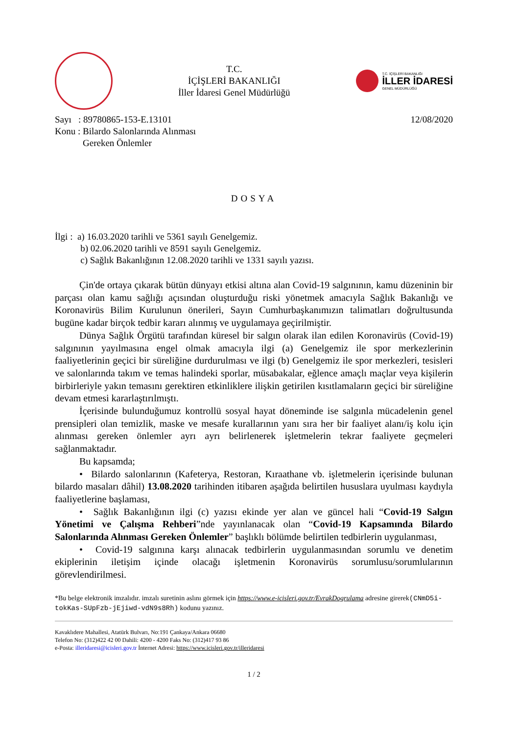T.C.
İÇİŞLERİ BAKANLIĞI
İller İdaresi Genel Müdürlüğü
T.C. İÇİŞLERİ BAKANLIĞI
İLLER İDARESİ
GENEL MÜDÜRLÜĞÜ
Sayı : 89780865-153-E.13101
Konu : Bilardo Salonlarında Alınması
Gereken Önlemler
12/08/2020
DOSYA
İlgi : a) 16.03.2020 tarihli ve 5361 sayılı Genelgemiz.
b) 02.06.2020 tarihli ve 8591 sayılı Genelgemiz.
c) Sağlık Bakanlığının 12.08.2020 tarihli ve 1331 sayılı yazısı.
Çin'de ortaya çıkarak bütün dünyayı etkisi altına alan Covid-19 salgınının, kamu düzeninin bir parçası olan kamu sağlığı açısından oluşturduğu riski yönetmek amacıyla Sağlık Bakanlığı ve Koronavirüs Bilim Kurulunun önerileri, Sayın Cumhurbaşkanımızın talimatları doğrultusunda bugüne kadar birçok tedbir kararı alınmış ve uygulamaya geçirilmiştir.
Dünya Sağlık Örgütü tarafından küresel bir salgın olarak ilan edilen Koronavirüs (Covid-19) salgınının yayılmasına engel olmak amacıyla ilgi (a) Genelgemiz ile spor merkezlerinin faaliyetlerinin geçici bir süreliğine durdurulması ve ilgi (b) Genelgemiz ile spor merkezleri, tesisleri ve salonlarında takım ve temas halindeki sporlar, müsabakalar, eğlence amaçlı maçlar veya kişilerin birbirleriyle yakın temasını gerektiren etkinliklere ilişkin getirilen kısıtlamaların geçici bir süreliğine devam etmesi kararlaştırılmıştı.
İçerisinde bulunduğumuz kontrollü sosyal hayat döneminde ise salgınla mücadelenin genel prensipleri olan temizlik, maske ve mesafe kurallarının yanı sıra her bir faaliyet alanı/iş kolu için alınması gereken önlemler ayrı ayrı belirlenerek işletmelerin tekrar faaliyete geçmeleri sağlanmaktadır.
Bu kapsamda;
• Bilardo salonlarının (Kafeterya, Restoran, Kıraathane vb. işletmelerin içerisinde bulunan bilardo masaları dâhil) 13.08.2020 tarihinden itibaren aşağıda belirtilen hususlara uyulması kaydıyla faaliyetlerine başlaması,
• Sağlık Bakanlığının ilgi (c) yazısı ekinde yer alan ve güncel hali “Covid-19 Salgın Yönetimi ve Çalışma Rehberi”nde yayınlanacak olan “Covid-19 Kapsamında Bilardo Salonlarında Alınması Gereken Önlemler” başlıklı bölümde belirtilen tedbirlerin uygulanması,
• Covid-19 salgınına karşı alınacak tedbirlerin uygulanmasından sorumlu ve denetim ekiplerinin iletişim içinde olacağı işletmenin Koronavirüs sorumlusu/sorumlularının görevlendirilmesi.
*Bu belge elektronik imzalıdır. imzalı suretinin aslını görmek için https://www.e-icisleri.gov.tr/EvrakDogrulama adresine girerek(CNmD5i-tokKas-SUpFzb-jEjiwd-vdN9s8Rh) kodunu yazınız.
Kavaklıdere Mahallesi, Atatürk Bulvarı, No:191 Çankaya/Ankara 06680
Telefon No: (312)422 42 00 Dahili: 4200 - 4200 Faks No: (312)417 93 86
e-Posta: illeridaresi@icisleri.gov.tr İnternet Adresi: https://www.icisleri.gov.tr/illeridaresi
1 / 2